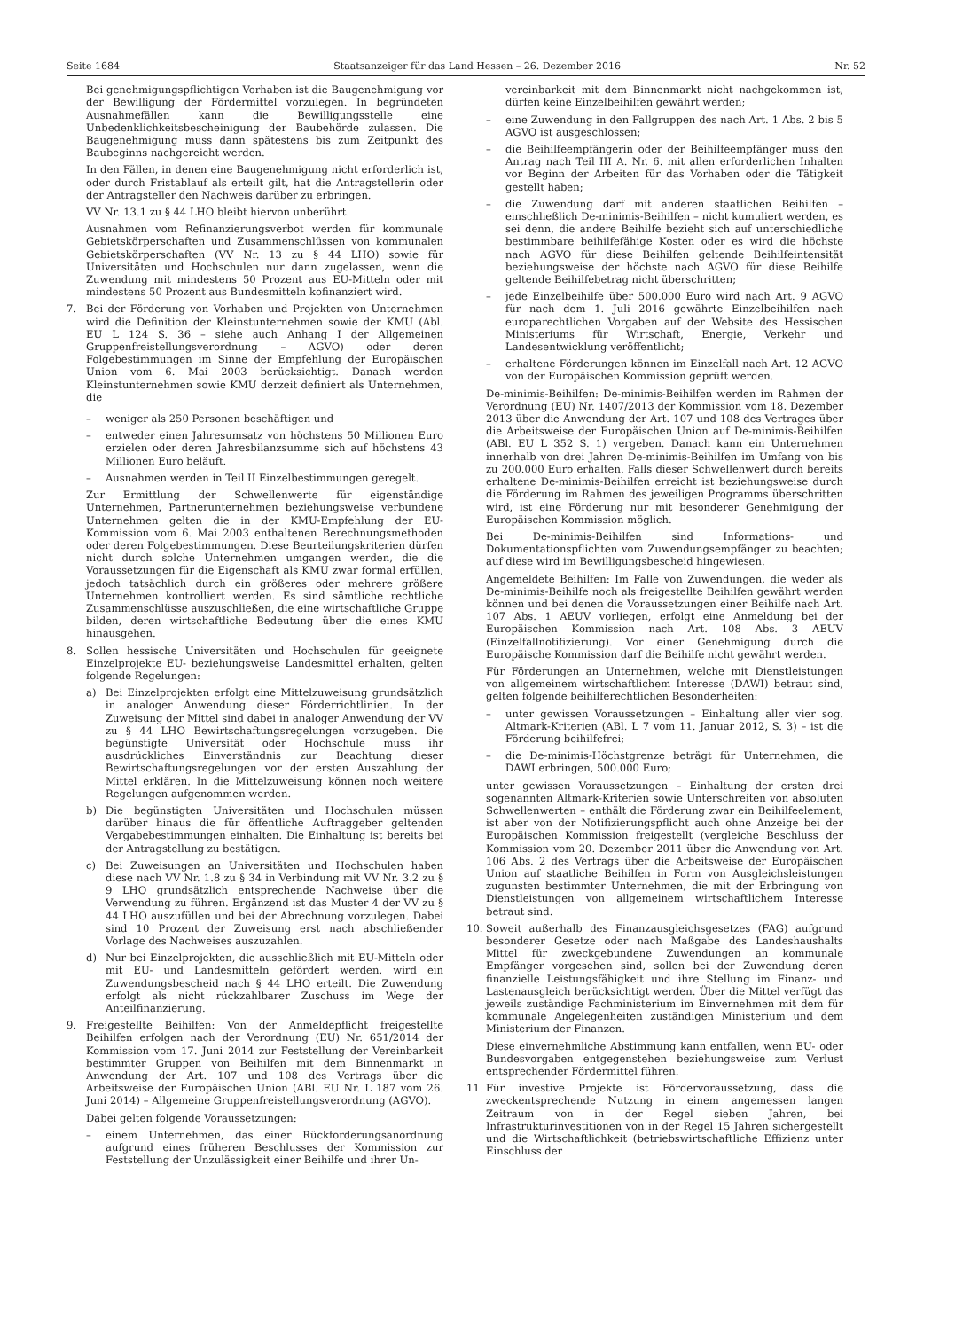Seite 1684 Staatsanzeiger für das Land Hessen – 26. Dezember 2016 Nr. 52
Bei genehmigungspflichtigen Vorhaben ist die Baugenehmigung vor der Bewilligung der Fördermittel vorzulegen. In begründeten Ausnahmefällen kann die Bewilligungsstelle eine Unbedenklichkeitsbescheinigung der Baubehörde zulassen. Die Baugenehmigung muss dann spätestens bis zum Zeitpunkt des Baubeginns nachgereicht werden.
In den Fällen, in denen eine Baugenehmigung nicht erforderlich ist, oder durch Fristablauf als erteilt gilt, hat die Antragstellerin oder der Antragsteller den Nachweis darüber zu erbringen.
VV Nr. 13.1 zu § 44 LHO bleibt hiervon unberührt.
Ausnahmen vom Refinanzierungsverbot werden für kommunale Gebietskörperschaften und Zusammenschlüssen von kommunalen Gebietskörperschaften (VV Nr. 13 zu § 44 LHO) sowie für Universitäten und Hochschulen nur dann zugelassen, wenn die Zuwendung mit mindestens 50 Prozent aus EU-Mitteln oder mit mindestens 50 Prozent aus Bundesmitteln kofinanziert wird.
7. Bei der Förderung von Vorhaben und Projekten von Unternehmen wird die Definition der Kleinstunternehmen sowie der KMU (Abl. EU L 124 S. 36 – siehe auch Anhang I der Allgemeinen Gruppenfreistellungsverordnung – AGVO) oder deren Folgebestimmungen im Sinne der Empfehlung der Europäischen Union vom 6. Mai 2003 berücksichtigt. Danach werden Kleinstunternehmen sowie KMU derzeit definiert als Unternehmen, die
– weniger als 250 Personen beschäftigen und
– entweder einen Jahresumsatz von höchstens 50 Millionen Euro erzielen oder deren Jahresbilanzsumme sich auf höchstens 43 Millionen Euro beläuft.
– Ausnahmen werden in Teil II Einzelbestimmungen geregelt.
Zur Ermittlung der Schwellenwerte für eigenständige Unternehmen, Partnerunternehmen beziehungsweise verbundene Unternehmen gelten die in der KMU-Empfehlung der EU-Kommission vom 6. Mai 2003 enthaltenen Berechnungsmethoden oder deren Folgebestimmungen. Diese Beurteilungskriterien dürfen nicht durch solche Unternehmen umgangen werden, die die Voraussetzungen für die Eigenschaft als KMU zwar formal erfüllen, jedoch tatsächlich durch ein größeres oder mehrere größere Unternehmen kontrolliert werden. Es sind sämtliche rechtliche Zusammenschlüsse auszuschließen, die eine wirtschaftliche Gruppe bilden, deren wirtschaftliche Bedeutung über die eines KMU hinausgehen.
8. Sollen hessische Universitäten und Hochschulen für geeignete Einzelprojekte EU- beziehungsweise Landesmittel erhalten, gelten folgende Regelungen:
a) Bei Einzelprojekten erfolgt eine Mittelzuweisung grundsätzlich in analoger Anwendung dieser Förderrichtlinien. In der Zuweisung der Mittel sind dabei in analoger Anwendung der VV zu § 44 LHO Bewirtschaftungsregelungen vorzugeben. Die begünstigte Universität oder Hochschule muss ihr ausdrückliches Einverständnis zur Beachtung dieser Bewirtschaftungsregelungen vor der ersten Auszahlung der Mittel erklären. In die Mittelzuweisung können noch weitere Regelungen aufgenommen werden.
b) Die begünstigten Universitäten und Hochschulen müssen darüber hinaus die für öffentliche Auftraggeber geltenden Vergabebestimmungen einhalten. Die Einhaltung ist bereits bei der Antragstellung zu bestätigen.
c) Bei Zuweisungen an Universitäten und Hochschulen haben diese nach VV Nr. 1.8 zu § 34 in Verbindung mit VV Nr. 3.2 zu § 9 LHO grundsätzlich entsprechende Nachweise über die Verwendung zu führen. Ergänzend ist das Muster 4 der VV zu § 44 LHO auszufüllen und bei der Abrechnung vorzulegen. Dabei sind 10 Prozent der Zuweisung erst nach abschließender Vorlage des Nachweises auszuzahlen.
d) Nur bei Einzelprojekten, die ausschließlich mit EU-Mitteln oder mit EU- und Landesmitteln gefördert werden, wird ein Zuwendungsbescheid nach § 44 LHO erteilt. Die Zuwendung erfolgt als nicht rückzahlbarer Zuschuss im Wege der Anteilfinanzierung.
9. Freigestellte Beihilfen: Von der Anmeldepflicht freigestellte Beihilfen erfolgen nach der Verordnung (EU) Nr. 651/2014 der Kommission vom 17. Juni 2014 zur Feststellung der Vereinbarkeit bestimmter Gruppen von Beihilfen mit dem Binnenmarkt in Anwendung der Art. 107 und 108 des Vertrags über die Arbeitsweise der Europäischen Union (ABl. EU Nr. L 187 vom 26. Juni 2014) – Allgemeine Gruppenfreistellungsverordnung (AGVO).
Dabei gelten folgende Voraussetzungen:
– einem Unternehmen, das einer Rückforderungsanordnung aufgrund eines früheren Beschlusses der Kommission zur Feststellung der Unzulässigkeit einer Beihilfe und ihrer Un-
vereinbarkeit mit dem Binnenmarkt nicht nachgekommen ist, dürfen keine Einzelbeihilfen gewährt werden;
– eine Zuwendung in den Fallgruppen des nach Art. 1 Abs. 2 bis 5 AGVO ist ausgeschlossen;
– die Beihilfeempfängerin oder der Beihilfeempfänger muss den Antrag nach Teil III A. Nr. 6. mit allen erforderlichen Inhalten vor Beginn der Arbeiten für das Vorhaben oder die Tätigkeit gestellt haben;
– die Zuwendung darf mit anderen staatlichen Beihilfen – einschließlich De-minimis-Beihilfen – nicht kumuliert werden, es sei denn, die andere Beihilfe bezieht sich auf unterschiedliche bestimmbare beihilfefähige Kosten oder es wird die höchste nach AGVO für diese Beihilfen geltende Beihilfeintensität beziehungsweise der höchste nach AGVO für diese Beihilfe geltende Beihilfebetrag nicht überschritten;
– jede Einzelbeihilfe über 500.000 Euro wird nach Art. 9 AGVO für nach dem 1. Juli 2016 gewährte Einzelbeihilfen nach europarechtlichen Vorgaben auf der Website des Hessischen Ministeriums für Wirtschaft, Energie, Verkehr und Landesentwicklung veröffentlicht;
– erhaltene Förderungen können im Einzelfall nach Art. 12 AGVO von der Europäischen Kommission geprüft werden.
De-minimis-Beihilfen: De-minimis-Beihilfen werden im Rahmen der Verordnung (EU) Nr. 1407/2013 der Kommission vom 18. Dezember 2013 über die Anwendung der Art. 107 und 108 des Vertrages über die Arbeitsweise der Europäischen Union auf De-minimis-Beihilfen (ABl. EU L 352 S. 1) vergeben. Danach kann ein Unternehmen innerhalb von drei Jahren De-minimis-Beihilfen im Umfang von bis zu 200.000 Euro erhalten. Falls dieser Schwellenwert durch bereits erhaltene De-minimis-Beihilfen erreicht ist beziehungsweise durch die Förderung im Rahmen des jeweiligen Programms überschritten wird, ist eine Förderung nur mit besonderer Genehmigung der Europäischen Kommission möglich.
Bei De-minimis-Beihilfen sind Informations- und Dokumentationspflichten vom Zuwendungsempfänger zu beachten; auf diese wird im Bewilligungsbescheid hingewiesen.
Angemeldete Beihilfen: Im Falle von Zuwendungen, die weder als De-minimis-Beihilfe noch als freigestellte Beihilfen gewährt werden können und bei denen die Voraussetzungen einer Beihilfe nach Art. 107 Abs. 1 AEUV vorliegen, erfolgt eine Anmeldung bei der Europäischen Kommission nach Art. 108 Abs. 3 AEUV (Einzelfallnotifizierung). Vor einer Genehmigung durch die Europäische Kommission darf die Beihilfe nicht gewährt werden.
Für Förderungen an Unternehmen, welche mit Dienstleistungen von allgemeinem wirtschaftlichem Interesse (DAWI) betraut sind, gelten folgende beihilferechtlichen Besonderheiten:
– unter gewissen Voraussetzungen – Einhaltung aller vier sog. Altmark-Kriterien (ABl. L 7 vom 11. Januar 2012, S. 3) – ist die Förderung beihilfefrei;
– die De-minimis-Höchstgrenze beträgt für Unternehmen, die DAWI erbringen, 500.000 Euro;
unter gewissen Voraussetzungen – Einhaltung der ersten drei sogenannten Altmark-Kriterien sowie Unterschreiten von absoluten Schwellenwerten – enthält die Förderung zwar ein Beihilfeelement, ist aber von der Notifizierungspflicht auch ohne Anzeige bei der Europäischen Kommission freigestellt (vergleiche Beschluss der Kommission vom 20. Dezember 2011 über die Anwendung von Art. 106 Abs. 2 des Vertrags über die Arbeitsweise der Europäischen Union auf staatliche Beihilfen in Form von Ausgleichsleistungen zugunsten bestimmter Unternehmen, die mit der Erbringung von Dienstleistungen von allgemeinem wirtschaftlichem Interesse betraut sind.
10. Soweit außerhalb des Finanzausgleichsgesetzes (FAG) aufgrund besonderer Gesetze oder nach Maßgabe des Landeshaushalts Mittel für zweckgebundene Zuwendungen an kommunale Empfänger vorgesehen sind, sollen bei der Zuwendung deren finanzielle Leistungsfähigkeit und ihre Stellung im Finanz- und Lastenausgleich berücksichtigt werden. Über die Mittel verfügt das jeweils zuständige Fachministerium im Einvernehmen mit dem für kommunale Angelegenheiten zuständigen Ministerium und dem Ministerium der Finanzen.
Diese einvernehmliche Abstimmung kann entfallen, wenn EU- oder Bundesvorgaben entgegenstehen beziehungsweise zum Verlust entsprechender Fördermittel führen.
11. Für investive Projekte ist Fördervoraussetzung, dass die zweckentsprechende Nutzung in einem angemessen langen Zeitraum von in der Regel sieben Jahren, bei Infrastrukturinvestitionen von in der Regel 15 Jahren sichergestellt und die Wirtschaftlichkeit (betriebswirtschaftliche Effizienz unter Einschluss der